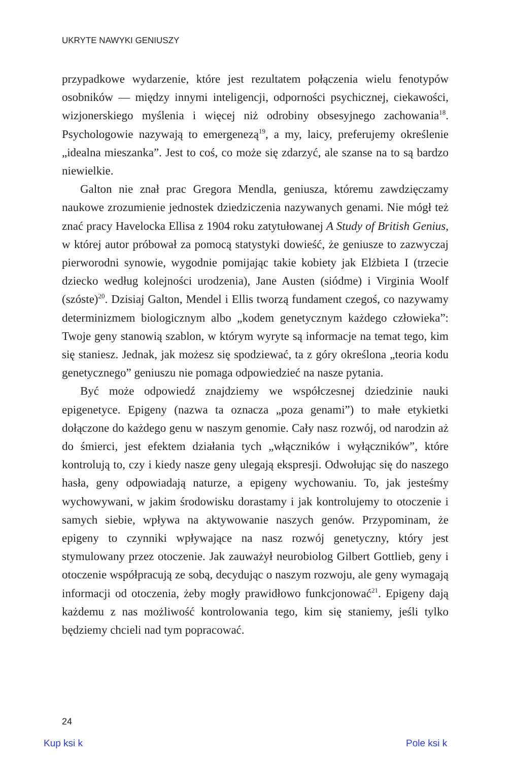UKRYTE NAWYKI GENIUSZY
przypadkowe wydarzenie, które jest rezultatem połączenia wielu fenotypów osobników — między innymi inteligencji, odporności psychicznej, ciekawości, wizjonerskiego myślenia i więcej niż odrobiny obsesyjnego zachowania<sup>18</sup>. Psychologowie nazywają to emergenezą<sup>19</sup>, a my, laicy, preferujemy określenie „idealna mieszanka”. Jest to coś, co może się zdarzyć, ale szanse na to są bardzo niewielkie.
Galton nie znał prac Gregora Mendla, geniusza, któremu zawdzięczamy naukowe zrozumienie jednostek dziedziczenia nazywanych genami. Nie mógł też znać pracy Havelocka Ellisa z 1904 roku zatytułowanej A Study of British Genius, w której autor próbował za pomocą statystyki dowieść, że geniusze to zazwyczaj pierworodni synowie, wygodnie pomijając takie kobiety jak Elżbieta I (trzecie dziecko według kolejności urodzenia), Jane Austen (siódme) i Virginia Woolf (szóste)<sup>20</sup>. Dzisiaj Galton, Mendel i Ellis tworzą fundament czegoś, co nazywamy determinizmem biologicznym albo „kodem genetycznym każdego człowieka”: Twoje geny stanowią szablon, w którym wyryte są informacje na temat tego, kim się staniesz. Jednak, jak możesz się spodziewać, ta z góry określona „teoria kodu genetycznego” geniuszu nie pomaga odpowiedzieć na nasze pytania.
Być może odpowiedź znajdziemy we współczesnej dziedzinie nauki epigenetyce. Epigeny (nazwa ta oznacza „poza genami”) to małe etykietki dołączone do każdego genu w naszym genomie. Cały nasz rozwój, od narodzin aż do śmierci, jest efektem działania tych „włączników i wyłączników”, które kontrolują to, czy i kiedy nasze geny ulegają ekspresji. Odwołując się do naszego hasła, geny odpowiadają naturze, a epigeny wychowaniu. To, jak jesteśmy wychowywani, w jakim środowisku dorastamy i jak kontrolujemy to otoczenie i samych siebie, wpływa na aktywowanie naszych genów. Przypominam, że epigeny to czynniki wpływające na nasz rozwój genetyczny, który jest stymulowany przez otoczenie. Jak zauważył neurobiolog Gilbert Gottlieb, geny i otoczenie współpracują ze sobą, decydując o naszym rozwoju, ale geny wymagają informacji od otoczenia, żeby mogły prawidłowo funkcjonować<sup>21</sup>. Epigeny dają każdemu z nas możliwość kontrolowania tego, kim się staniemy, jeśli tylko będziemy chcieli nad tym popracować.
24
Kup ksi k Pole ksi k